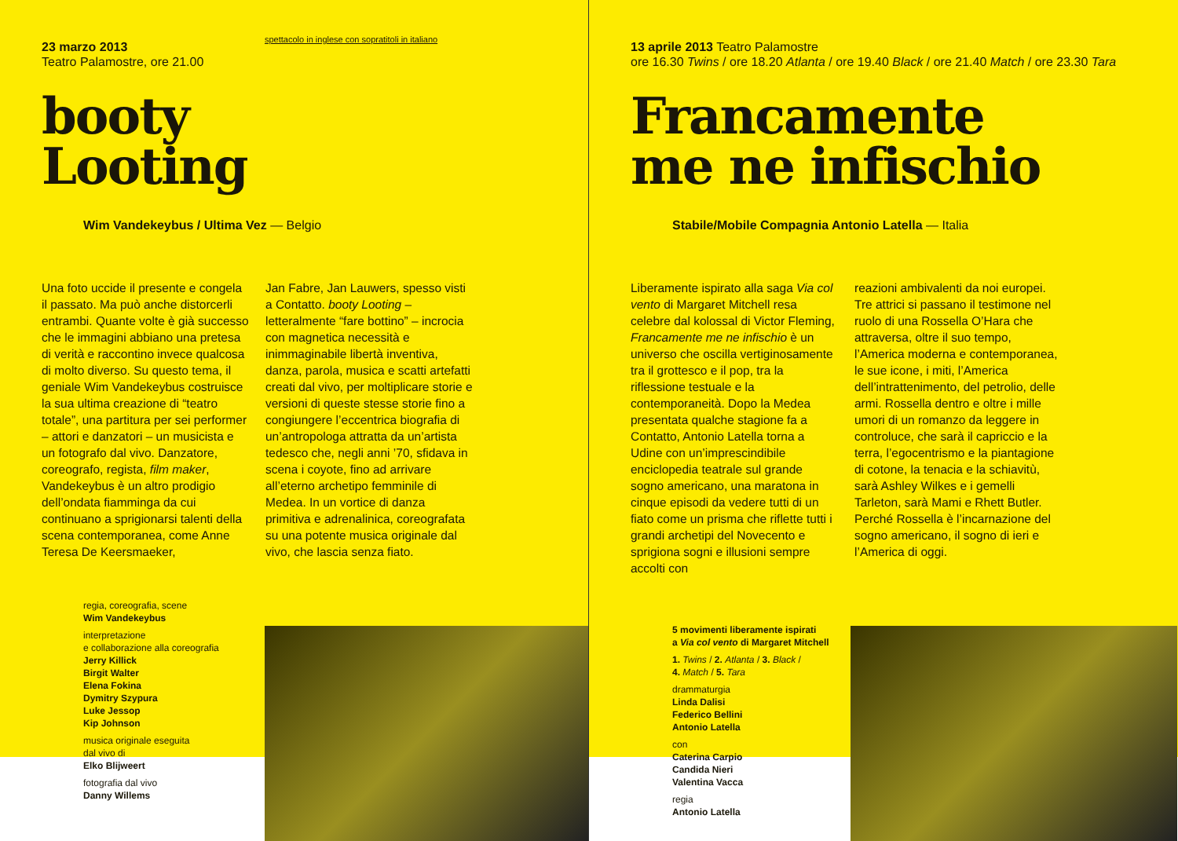spettacolo in inglese con sopratitoli in italiano
23 marzo 2013
Teatro Palamostre, ore 21.00
booty
Looting
Wim Vandekeybus / Ultima Vez — Belgio
Una foto uccide il presente e congela il passato. Ma può anche distorcerli entrambi. Quante volte è già successo che le immagini abbiano una pretesa di verità e raccontino invece qualcosa di molto diverso. Su questo tema, il geniale Wim Vandekeybus costruisce la sua ultima creazione di “teatro totale”, una partitura per sei performer – attori e danzatori – un musicista e un fotografo dal vivo. Danzatore, coreografo, regista, film maker, Vandekeybus è un altro prodigio dell’ondata fiamminga da cui continuano a sprigionarsi talenti della scena contemporanea, come Anne Teresa De Keersmaeker,
Jan Fabre, Jan Lauwers, spesso visti a Contatto. booty Looting – letteralmente “fare bottino” – incrocia con magnetica necessità e inimmaginabile libertà inventiva, danza, parola, musica e scatti artefatti creati dal vivo, per moltiplicare storie e versioni di queste stesse storie fino a congiungere l’eccentrica biografia di un’antropologa attratta da un’artista tedesco che, negli anni ’70, sfidava in scena i coyote, fino ad arrivare all’eterno archetipo femminile di Medea. In un vortice di danza primitiva e adrenalinica, coreografata su una potente musica originale dal vivo, che lascia senza fiato.
regia, coreografia, scene
Wim Vandekeybus
interpretazione
e collaborazione alla coreografia
Jerry Killick
Birgit Walter
Elena Fokina
Dymitry Szypura
Luke Jessop
Kip Johnson
musica originale eseguita
dal vivo di
Elko Blijweert
fotografia dal vivo
Danny Willems
13 aprile 2013 Teatro Palamostre
ore 16.30 Twins / ore 18.20 Atlanta / ore 19.40 Black / ore 21.40 Match / ore 23.30 Tara
Francamente
me ne infischio
Stabile/Mobile Compagnia Antonio Latella — Italia
Liberamente ispirato alla saga Via col vento di Margaret Mitchell resa celebre dal kolossal di Victor Fleming, Francamente me ne infischio è un universo che oscilla vertiginosamente tra il grottesco e il pop, tra la riflessione testuale e la contemporaneità. Dopo la Medea presentata qualche stagione fa a Contatto, Antonio Latella torna a Udine con un’imprescindibile enciclopedia teatrale sul grande sogno americano, una maratona in cinque episodi da vedere tutti di un fiato come un prisma che riflette tutti i grandi archetipi del Novecento e sprigiona sogni e illusioni sempre accolti con
reazioni ambivalenti da noi europei. Tre attrici si passano il testimone nel ruolo di una Rossella O’Hara che attraversa, oltre il suo tempo, l’America moderna e contemporanea, le sue icone, i miti, l’America dell’intrattenimento, del petrolio, delle armi. Rossella dentro e oltre i mille umori di un romanzo da leggere in controluce, che sarà il capriccio e la terra, l’egocentrismo e la piantagione di cotone, la tenacia e la schiavitù, sarà Ashley Wilkes e i gemelli Tarleton, sarà Mami e Rhett Butler. Perché Rossella è l’incarnazione del sogno americano, il sogno di ieri e l’America di oggi.
5 movimenti liberamente ispirati
a Via col vento di Margaret Mitchell
1. Twins / 2. Atlanta / 3. Black /
4. Match / 5. Tara
drammaturgia
Linda Dalisi
Federico Bellini
Antonio Latella
con
Caterina Carpio
Candida Nieri
Valentina Vacca
regia
Antonio Latella